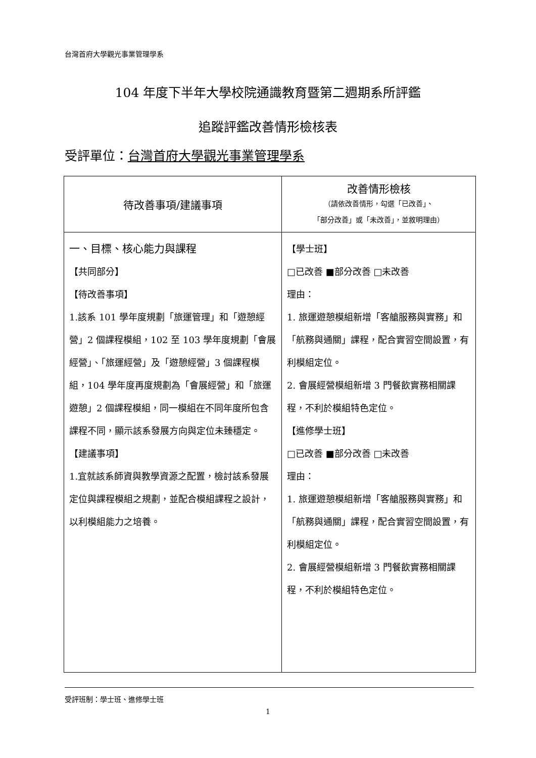台灣首府大學觀光事業管理學系
104 年度下半年大學校院通識教育暨第二週期系所評鑑
追蹤評鑑改善情形檢核表
受評單位：台灣首府大學觀光事業管理學系
| 待改善事項/建議事項 | 改善情形檢核 （請依改善情形，勾選「已改善」、 「部分改善」或「未改善」，並敘明理由） |
| --- | --- |
| 一、目標、核心能力與課程 【共同部分】 【待改善事項】 1.該系 101 學年度規劃「旅運管理」和「遊憩經營」2 個課程模組，102 至 103 學年度規劃「會展經營」、「旅運經營」及「遊憩經營」3 個課程模組，104 學年度再度規劃為「會展經營」和「旅運遊憩」2 個課程模組，同一模組在不同年度所包含課程不同，顯示該系發展方向與定位未臻穩定。 【建議事項】 1.宜就該系師資與教學資源之配置，檢討該系發展定位與課程模組之規劃，並配合模組課程之設計，以利模組能力之培養。 | 【學士班】 □已改善 ■部分改善 □未改善 理由： 1. 旅運遊憩模組新增「客艙服務與實務」和「航務與通關」課程，配合實習空間設置，有利模組定位。 2. 會展經營模組新增 3 門餐飲實務相關課程，不利於模組特色定位。 【進修學士班】 □已改善 ■部分改善 □未改善 理由： 1. 旅運遊憩模組新增「客艙服務與實務」和「航務與通關」課程，配合實習空間設置，有利模組定位。 2. 會展經營模組新增 3 門餐飲實務相關課程，不利於模組特色定位。 |
受評班制：學士班、進修學士班
1